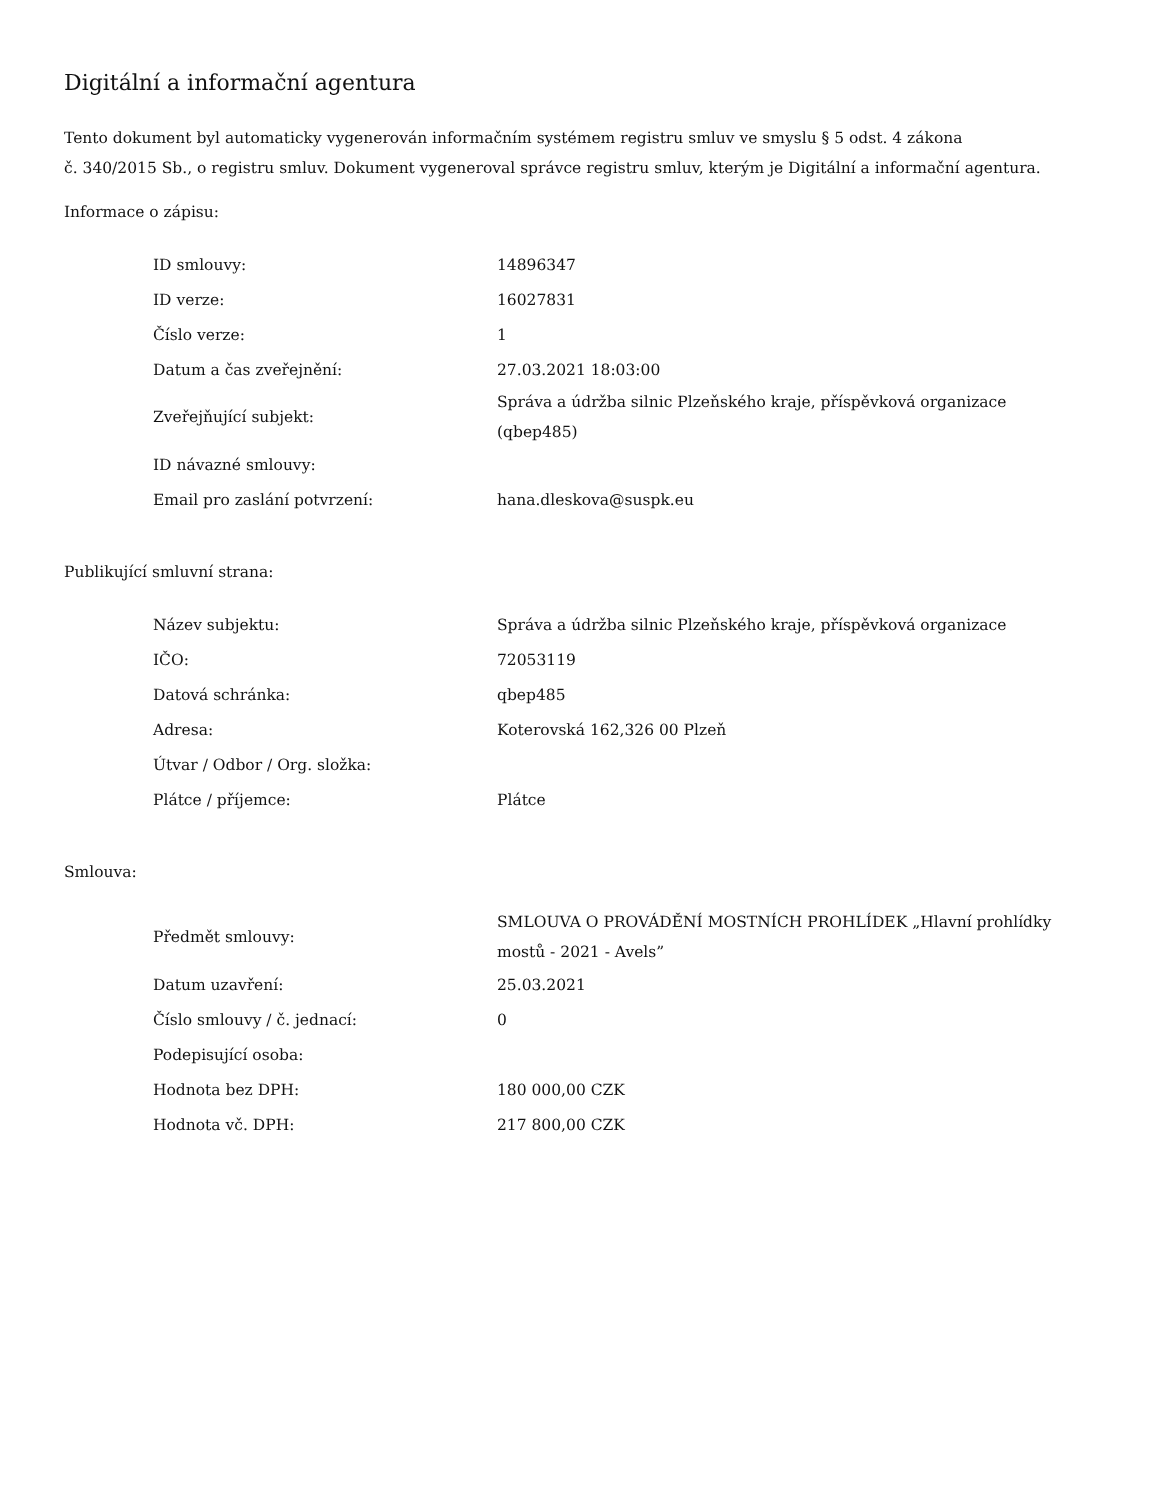Digitální a informační agentura
Tento dokument byl automaticky vygenerován informačním systémem registru smluv ve smyslu § 5 odst. 4 zákona
č. 340/2015 Sb., o registru smluv. Dokument vygeneroval správce registru smluv, kterým je Digitální a informační agentura.
Informace o zápisu:
| ID smlouvy: | 14896347 |
| ID verze: | 16027831 |
| Číslo verze: | 1 |
| Datum a čas zveřejnění: | 27.03.2021 18:03:00 |
| Zveřejňující subjekt: | Správa a údržba silnic Plzeňského kraje, příspěvková organizace (qbep485) |
| ID návazné smlouvy: | |
| Email pro zaslání potvrzení: | hana.dleskova@suspk.eu |
Publikující smluvní strana:
| Název subjektu: | Správa a údržba silnic Plzeňského kraje, příspěvková organizace |
| IČO: | 72053119 |
| Datová schránka: | qbep485 |
| Adresa: | Koterovská 162,326 00 Plzeň |
| Útvar / Odbor / Org. složka: | |
| Plátce / příjemce: | Plátce |
Smlouva:
| Předmět smlouvy: | SMLOUVA O PROVÁDĚNÍ MOSTNÍCH PROHLÍDEK „Hlavní prohlídky mostů - 2021 - Avels” |
| Datum uzavření: | 25.03.2021 |
| Číslo smlouvy / č. jednací: | 0 |
| Podepisující osoba: | |
| Hodnota bez DPH: | 180 000,00 CZK |
| Hodnota vč. DPH: | 217 800,00 CZK |